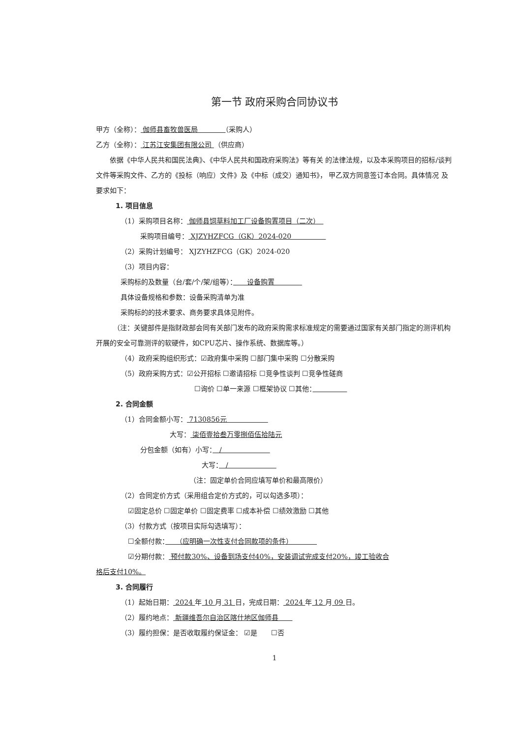第一节 政府采购合同协议书
甲方（全称）： 伽师县畜牧兽医局　　　　（采购人）
乙方（全称）： 江苏江安集团有限公司 （供应商）
依据《中华人民共和国民法典》、《中华人民共和国政府采购法》等有关 的法律法规，以及本采购项目的招标/谈判文件等采购文件、乙方的《投标（响应）文件》及《中标（成交）通知书》， 甲乙双方同意签订本合同。具体情况 及要求如下：
1. 项目信息
（1）采购项目名称： 伽师县饲草料加工厂设备购置项目（二次）　
采购项目编号： XJZYHZFCG（GK）2024-020　　　　　
（2）采购计划编号： XJZYHZFCG（GK）2024-020
（3）项目内容：
采购标的及数量（台/套/个/架/组等）：　　设备购置　　　　
具体设备规格和参数：设备采购清单为准
采购标的的技术要求、商务要求具体见附件。
（注：关键部件是指财政部会同有关部门发布的政府采购需求标准规定的需要通过国家有关部门指定的测评机构开展的安全可靠测评的软硬件，如CPU芯片、操作系统、数据库等。）
（4）政府采购组织形式：☑政府集中采购 ☐部门集中采购 ☐分散采购
（5）政府采购方式：☑公开招标 ☐邀请招标 ☐竞争性谈判 ☐竞争性磋商
☐询价 ☐单一来源 ☐框架协议 ☐其他：　　　　　
2. 合同金额
（1）合同金额小写： 7130856元　　　　　　
大写： 柒佰壹拾叁万零捌佰伍拾陆元
分包金额（如有）小写：　/　　　　　　　
大写：　/　　　　　　　
（注：固定单价合同应填写单价和最高限价）
（2）合同定价方式（采用组合定价方式的，可以勾选多项）：
☑固定总价 ☐固定单价 ☐固定费率 ☐成本补偿 ☐绩效激励 ☐其他
（3）付款方式（按项目实际勾选填写）：
☐全额付款：　　（应明确一次性支付合同款项的条件）　　　　
☑分期付款： 预付款30%、设备到场支付40%，安装调试完成支付20%，竣工验收合
格后支付10%。
3. 合同履行
（1）起始日期： 2024 年 10 月 31 日，完成日期： 2024 年 12 月 09 日。
（2）履约地点： 新疆维吾尔自治区喀什地区伽师县　　
（3）履约担保：是否收取履约保证金： ☑是　　☐否
1